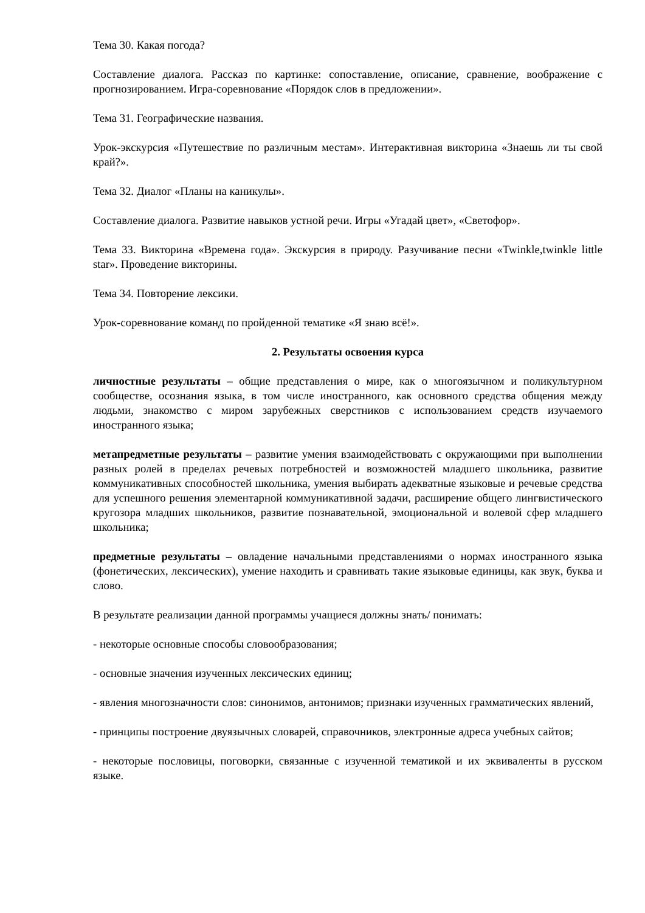Тема 30. Какая погода?
Составление диалога. Рассказ по картинке: сопоставление, описание, сравнение, воображение с прогнозированием. Игра-соревнование «Порядок слов в предложении».
Тема 31. Географические названия.
Урок-экскурсия «Путешествие по различным местам». Интерактивная викторина «Знаешь ли ты свой край?».
Тема 32. Диалог «Планы на каникулы».
Составление диалога. Развитие навыков устной речи. Игры «Угадай цвет», «Светофор».
Тема 33. Викторина «Времена года». Экскурсия в природу. Разучивание песни «Twinkle,twinkle little star». Проведение викторины.
Тема 34. Повторение лексики.
Урок-соревнование команд по пройденной тематике «Я знаю всё!».
2. Результаты освоения курса
личностные результаты – общие представления о мире, как о многоязычном и поликультурном сообществе, осознания языка, в том числе иностранного, как основного средства общения между людьми, знакомство с миром зарубежных сверстников с использованием средств изучаемого иностранного языка;
метапредметные результаты – развитие умения взаимодействовать с окружающими при выполнении разных ролей в пределах речевых потребностей и возможностей младшего школьника, развитие коммуникативных способностей школьника, умения выбирать адекватные языковые и речевые средства для успешного решения элементарной коммуникативной задачи, расширение общего лингвистического кругозора младших школьников, развитие познавательной, эмоциональной и волевой сфер младшего школьника;
предметные результаты – овладение начальными представлениями о нормах иностранного языка (фонетических, лексических), умение находить и сравнивать такие языковые единицы, как звук, буква и слово.
В результате реализации данной программы учащиеся должны знать/ понимать:
- некоторые основные способы словообразования;
- основные значения изученных лексических единиц;
- явления многозначности слов: синонимов, антонимов; признаки изученных грамматических явлений,
- принципы построение двуязычных словарей, справочников, электронные адреса учебных сайтов;
- некоторые пословицы, поговорки, связанные с изученной тематикой и их эквиваленты в русском языке.